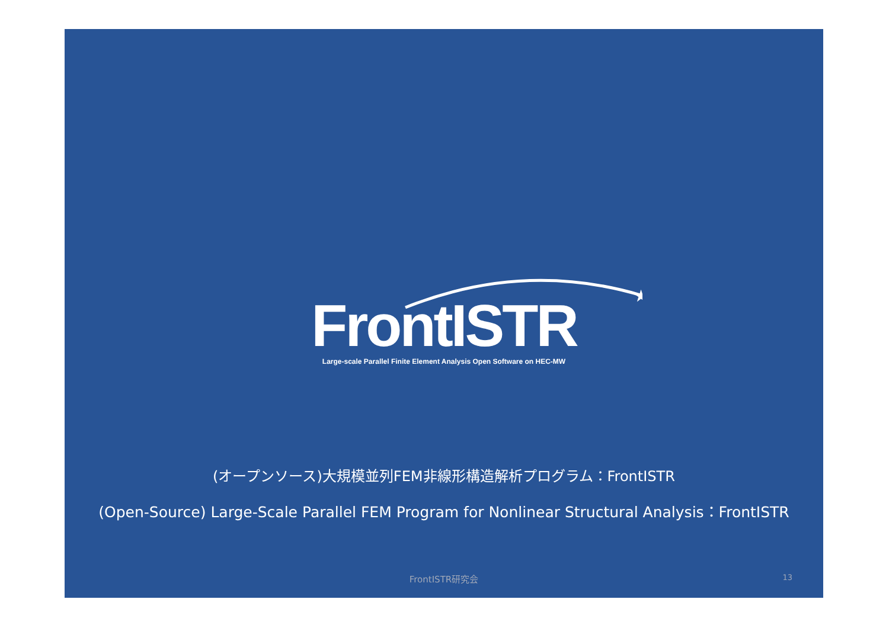★
FrontISTR
Large-scale Parallel Finite Element Analysis Open Software on HEC-MW
(オープンソース)大規模並列FEM非線形構造解析プログラム：FrontISTR
(Open-Source) Large-Scale Parallel FEM Program for Nonlinear Structural Analysis：FrontISTR
FrontISTR研究会 13